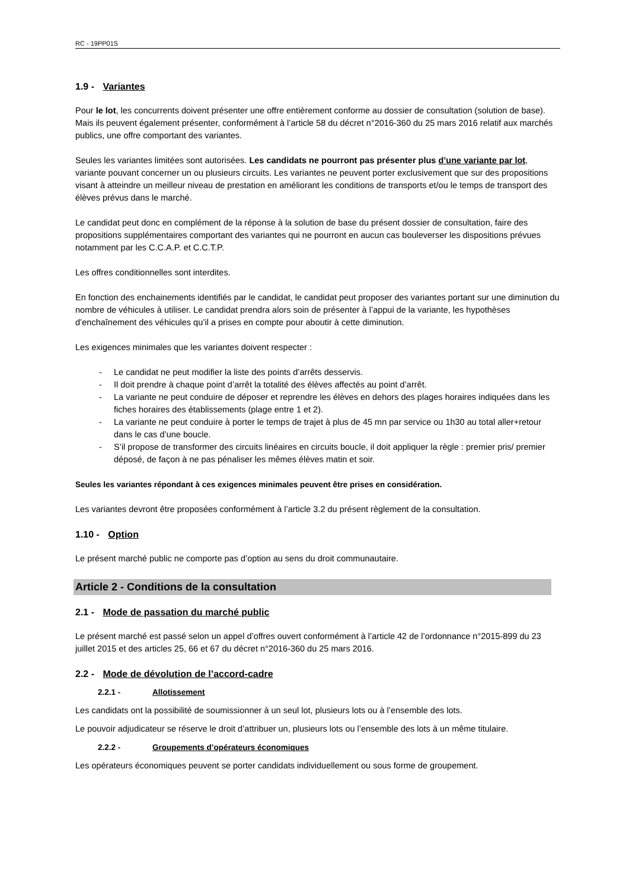RC - 19PP01S
1.9 - Variantes
Pour le lot, les concurrents doivent présenter une offre entièrement conforme au dossier de consultation (solution de base). Mais ils peuvent également présenter, conformément à l’article 58 du décret n°2016-360 du 25 mars 2016 relatif aux marchés publics, une offre comportant des variantes.
Seules les variantes limitées sont autorisées. Les candidats ne pourront pas présenter plus d’une variante par lot, variante pouvant concerner un ou plusieurs circuits. Les variantes ne peuvent porter exclusivement que sur des propositions visant à atteindre un meilleur niveau de prestation en améliorant les conditions de transports et/ou le temps de transport des élèves prévus dans le marché.
Le candidat peut donc en complément de la réponse à la solution de base du présent dossier de consultation, faire des propositions supplémentaires comportant des variantes qui ne pourront en aucun cas bouleverser les dispositions prévues notamment par les C.C.A.P. et C.C.T.P.
Les offres conditionnelles sont interdites.
En fonction des enchainements identifiés par le candidat, le candidat peut proposer des variantes portant sur une diminution du nombre de véhicules à utiliser. Le candidat prendra alors soin de présenter à l’appui de la variante, les hypothèses d’enchaînement des véhicules qu’il a prises en compte pour aboutir à cette diminution.
Les exigences minimales que les variantes doivent respecter :
- Le candidat ne peut modifier la liste des points d’arrêts desservis.
- Il doit prendre à chaque point d’arrêt la totalité des élèves affectés au point d’arrêt.
- La variante ne peut conduire de déposer et reprendre les élèves en dehors des plages horaires indiquées dans les fiches horaires des établissements (plage entre 1 et 2).
- La variante ne peut conduire à porter le temps de trajet à plus de 45 mn par service ou 1h30 au total aller+retour dans le cas d’une boucle.
- S’il propose de transformer des circuits linéaires en circuits boucle, il doit appliquer la règle : premier pris/ premier déposé, de façon à ne pas pénaliser les mêmes élèves matin et soir.
Seules les variantes répondant à ces exigences minimales peuvent être prises en considération.
Les variantes devront être proposées conformément à l’article 3.2 du présent règlement de la consultation.
1.10 - Option
Le présent marché public ne comporte pas d’option au sens du droit communautaire.
Article 2 - Conditions de la consultation
2.1 - Mode de passation du marché public
Le présent marché est passé selon un appel d’offres ouvert conformément à l’article 42 de l’ordonnance n°2015-899 du 23 juillet 2015 et des articles 25, 66 et 67 du décret n°2016-360 du 25 mars 2016.
2.2 - Mode de dévolution de l’accord-cadre
2.2.1 - Allotissement
Les candidats ont la possibilité de soumissionner à un seul lot, plusieurs lots ou à l’ensemble des lots.
Le pouvoir adjudicateur se réserve le droit d’attribuer un, plusieurs lots ou l’ensemble des lots à un même titulaire.
2.2.2 - Groupements d’opérateurs économiques
Les opérateurs économiques peuvent se porter candidats individuellement ou sous forme de groupement.